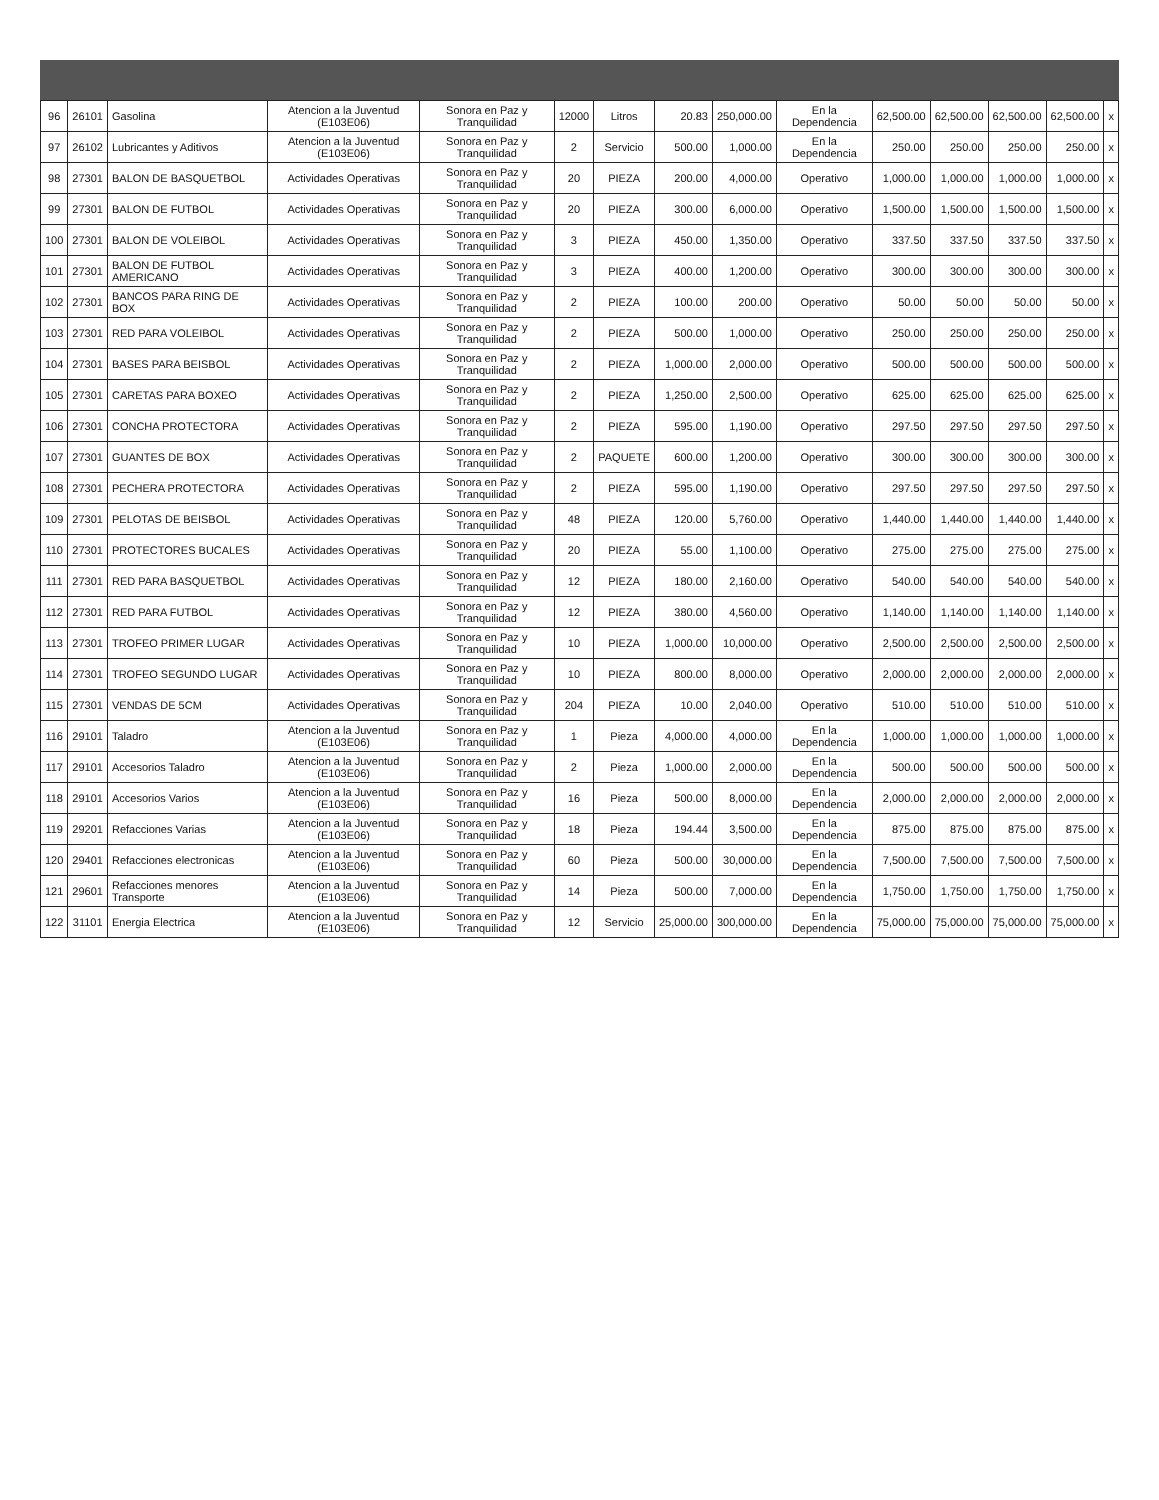| 96 | 26101 | Gasolina | Atencion a la Juventud (E103E06) | Sonora en Paz y Tranquilidad | 12000 | Litros | 20.83 | 250,000.00 | En la Dependencia | 62,500.00 | 62,500.00 | 62,500.00 | 62,500.00 | x |
| 97 | 26102 | Lubricantes y Aditivos | Atencion a la Juventud (E103E06) | Sonora en Paz y Tranquilidad | 2 | Servicio | 500.00 | 1,000.00 | En la Dependencia | 250.00 | 250.00 | 250.00 | 250.00 | x |
| 98 | 27301 | BALON DE BASQUETBOL | Actividades Operativas | Sonora en Paz y Tranquilidad | 20 | PIEZA | 200.00 | 4,000.00 | Operativo | 1,000.00 | 1,000.00 | 1,000.00 | 1,000.00 | x |
| 99 | 27301 | BALON DE FUTBOL | Actividades Operativas | Sonora en Paz y Tranquilidad | 20 | PIEZA | 300.00 | 6,000.00 | Operativo | 1,500.00 | 1,500.00 | 1,500.00 | 1,500.00 | x |
| 100 | 27301 | BALON DE VOLEIBOL | Actividades Operativas | Sonora en Paz y Tranquilidad | 3 | PIEZA | 450.00 | 1,350.00 | Operativo | 337.50 | 337.50 | 337.50 | 337.50 | x |
| 101 | 27301 | BALON DE FUTBOL AMERICANO | Actividades Operativas | Sonora en Paz y Tranquilidad | 3 | PIEZA | 400.00 | 1,200.00 | Operativo | 300.00 | 300.00 | 300.00 | 300.00 | x |
| 102 | 27301 | BANCOS PARA RING DE BOX | Actividades Operativas | Sonora en Paz y Tranquilidad | 2 | PIEZA | 100.00 | 200.00 | Operativo | 50.00 | 50.00 | 50.00 | 50.00 | x |
| 103 | 27301 | RED PARA VOLEIBOL | Actividades Operativas | Sonora en Paz y Tranquilidad | 2 | PIEZA | 500.00 | 1,000.00 | Operativo | 250.00 | 250.00 | 250.00 | 250.00 | x |
| 104 | 27301 | BASES PARA BEISBOL | Actividades Operativas | Sonora en Paz y Tranquilidad | 2 | PIEZA | 1,000.00 | 2,000.00 | Operativo | 500.00 | 500.00 | 500.00 | 500.00 | x |
| 105 | 27301 | CARETAS PARA BOXEO | Actividades Operativas | Sonora en Paz y Tranquilidad | 2 | PIEZA | 1,250.00 | 2,500.00 | Operativo | 625.00 | 625.00 | 625.00 | 625.00 | x |
| 106 | 27301 | CONCHA PROTECTORA | Actividades Operativas | Sonora en Paz y Tranquilidad | 2 | PIEZA | 595.00 | 1,190.00 | Operativo | 297.50 | 297.50 | 297.50 | 297.50 | x |
| 107 | 27301 | GUANTES DE BOX | Actividades Operativas | Sonora en Paz y Tranquilidad | 2 | PAQUETE | 600.00 | 1,200.00 | Operativo | 300.00 | 300.00 | 300.00 | 300.00 | x |
| 108 | 27301 | PECHERA PROTECTORA | Actividades Operativas | Sonora en Paz y Tranquilidad | 2 | PIEZA | 595.00 | 1,190.00 | Operativo | 297.50 | 297.50 | 297.50 | 297.50 | x |
| 109 | 27301 | PELOTAS DE BEISBOL | Actividades Operativas | Sonora en Paz y Tranquilidad | 48 | PIEZA | 120.00 | 5,760.00 | Operativo | 1,440.00 | 1,440.00 | 1,440.00 | 1,440.00 | x |
| 110 | 27301 | PROTECTORES BUCALES | Actividades Operativas | Sonora en Paz y Tranquilidad | 20 | PIEZA | 55.00 | 1,100.00 | Operativo | 275.00 | 275.00 | 275.00 | 275.00 | x |
| 111 | 27301 | RED PARA BASQUETBOL | Actividades Operativas | Sonora en Paz y Tranquilidad | 12 | PIEZA | 180.00 | 2,160.00 | Operativo | 540.00 | 540.00 | 540.00 | 540.00 | x |
| 112 | 27301 | RED PARA FUTBOL | Actividades Operativas | Sonora en Paz y Tranquilidad | 12 | PIEZA | 380.00 | 4,560.00 | Operativo | 1,140.00 | 1,140.00 | 1,140.00 | 1,140.00 | x |
| 113 | 27301 | TROFEO PRIMER LUGAR | Actividades Operativas | Sonora en Paz y Tranquilidad | 10 | PIEZA | 1,000.00 | 10,000.00 | Operativo | 2,500.00 | 2,500.00 | 2,500.00 | 2,500.00 | x |
| 114 | 27301 | TROFEO SEGUNDO LUGAR | Actividades Operativas | Sonora en Paz y Tranquilidad | 10 | PIEZA | 800.00 | 8,000.00 | Operativo | 2,000.00 | 2,000.00 | 2,000.00 | 2,000.00 | x |
| 115 | 27301 | VENDAS DE 5CM | Actividades Operativas | Sonora en Paz y Tranquilidad | 204 | PIEZA | 10.00 | 2,040.00 | Operativo | 510.00 | 510.00 | 510.00 | 510.00 | x |
| 116 | 29101 | Taladro | Atencion a la Juventud (E103E06) | Sonora en Paz y Tranquilidad | 1 | Pieza | 4,000.00 | 4,000.00 | En la Dependencia | 1,000.00 | 1,000.00 | 1,000.00 | 1,000.00 | x |
| 117 | 29101 | Accesorios Taladro | Atencion a la Juventud (E103E06) | Sonora en Paz y Tranquilidad | 2 | Pieza | 1,000.00 | 2,000.00 | En la Dependencia | 500.00 | 500.00 | 500.00 | 500.00 | x |
| 118 | 29101 | Accesorios Varios | Atencion a la Juventud (E103E06) | Sonora en Paz y Tranquilidad | 16 | Pieza | 500.00 | 8,000.00 | En la Dependencia | 2,000.00 | 2,000.00 | 2,000.00 | 2,000.00 | x |
| 119 | 29201 | Refacciones Varias | Atencion a la Juventud (E103E06) | Sonora en Paz y Tranquilidad | 18 | Pieza | 194.44 | 3,500.00 | En la Dependencia | 875.00 | 875.00 | 875.00 | 875.00 | x |
| 120 | 29401 | Refacciones electronicas | Atencion a la Juventud (E103E06) | Sonora en Paz y Tranquilidad | 60 | Pieza | 500.00 | 30,000.00 | En la Dependencia | 7,500.00 | 7,500.00 | 7,500.00 | 7,500.00 | x |
| 121 | 29601 | Refacciones menores Transporte | Atencion a la Juventud (E103E06) | Sonora en Paz y Tranquilidad | 14 | Pieza | 500.00 | 7,000.00 | En la Dependencia | 1,750.00 | 1,750.00 | 1,750.00 | 1,750.00 | x |
| 122 | 31101 | Energia Electrica | Atencion a la Juventud (E103E06) | Sonora en Paz y Tranquilidad | 12 | Servicio | 25,000.00 | 300,000.00 | En la Dependencia | 75,000.00 | 75,000.00 | 75,000.00 | 75,000.00 | x |